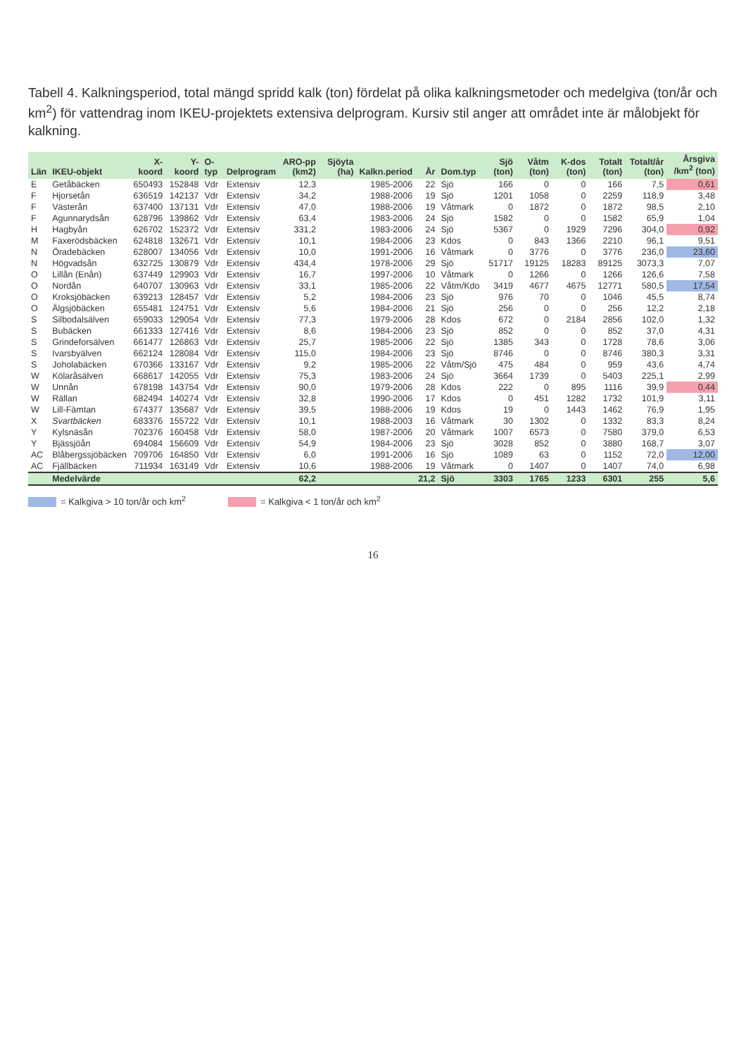Tabell 4. Kalkningsperiod, total mängd spridd kalk (ton) fördelat på olika kalkningsmetoder och medelgiva (ton/år och km<sup>2</sup>) för vattendrag inom IKEU-projektets extensiva delprogram. Kursiv stil anger att området inte är målobjekt för kalkning.
| Län | IKEU-objekt | X-koord | Y-koord | O-typ | Delprogram | ARO-pp (km2) | Sjöyta (ha) | Kalkn.period | År | Dom.typ | Sjö (ton) | Våtm (ton) | K-dos (ton) | Totalt (ton) | Totalt/år (ton) | Årsgiva /km<sup>2</sup> (ton) |
| --- | --- | --- | --- | --- | --- | --- | --- | --- | --- | --- | --- | --- | --- | --- | --- | --- |
| E | Getåbäcken | 650493 | 152848 | Vdr | Extensiv | 12,3 | | 1985-2006 | 22 | Sjö | 166 | 0 | 0 | 166 | 7,5 | 0,61 |
| F | Hjorsetån | 636519 | 142137 | Vdr | Extensiv | 34,2 | | 1988-2006 | 19 | Sjö | 1201 | 1058 | 0 | 2259 | 118,9 | 3,48 |
| F | Västerån | 637400 | 137131 | Vdr | Extensiv | 47,0 | | 1988-2006 | 19 | Våtmark | 0 | 1872 | 0 | 1872 | 98,5 | 2,10 |
| F | Agunnarydsån | 628796 | 139862 | Vdr | Extensiv | 63,4 | | 1983-2006 | 24 | Sjö | 1582 | 0 | 0 | 1582 | 65,9 | 1,04 |
| H | Hagbyån | 626702 | 152372 | Vdr | Extensiv | 331,2 | | 1983-2006 | 24 | Sjö | 5367 | 0 | 1929 | 7296 | 304,0 | 0,92 |
| M | Faxerödsbäcken | 624818 | 132671 | Vdr | Extensiv | 10,1 | | 1984-2006 | 23 | Kdos | 0 | 843 | 1366 | 2210 | 96,1 | 9,51 |
| N | Öradebäcken | 628007 | 134056 | Vdr | Extensiv | 10,0 | | 1991-2006 | 16 | Våtmark | 0 | 3776 | 0 | 3776 | 236,0 | 23,60 |
| N | Högvadsån | 632725 | 130879 | Vdr | Extensiv | 434,4 | | 1978-2006 | 29 | Sjö | 51717 | 19125 | 18283 | 89125 | 3073,3 | 7,07 |
| O | Lillån (Enån) | 637449 | 129903 | Vdr | Extensiv | 16,7 | | 1997-2006 | 10 | Våtmark | 0 | 1266 | 0 | 1266 | 126,6 | 7,58 |
| O | Nordån | 640707 | 130963 | Vdr | Extensiv | 33,1 | | 1985-2006 | 22 | Våtm/Kdo | 3419 | 4677 | 4675 | 12771 | 580,5 | 17,54 |
| O | Kroksjöbäcken | 639213 | 128457 | Vdr | Extensiv | 5,2 | | 1984-2006 | 23 | Sjö | 976 | 70 | 0 | 1046 | 45,5 | 8,74 |
| O | Älgsjöbäcken | 655481 | 124751 | Vdr | Extensiv | 5,6 | | 1984-2006 | 21 | Sjö | 256 | 0 | 0 | 256 | 12,2 | 2,18 |
| S | Silbodalsälven | 659033 | 129054 | Vdr | Extensiv | 77,3 | | 1979-2006 | 28 | Kdos | 672 | 0 | 2184 | 2856 | 102,0 | 1,32 |
| S | Bubäcken | 661333 | 127416 | Vdr | Extensiv | 8,6 | | 1984-2006 | 23 | Sjö | 852 | 0 | 0 | 852 | 37,0 | 4,31 |
| S | Grindeforsälven | 661477 | 126863 | Vdr | Extensiv | 25,7 | | 1985-2006 | 22 | Sjö | 1385 | 343 | 0 | 1728 | 78,6 | 3,06 |
| S | Ivarsbyälven | 662124 | 128084 | Vdr | Extensiv | 115,0 | | 1984-2006 | 23 | Sjö | 8746 | 0 | 0 | 8746 | 380,3 | 3,31 |
| S | Joholabäcken | 670366 | 133167 | Vdr | Extensiv | 9,2 | | 1985-2006 | 22 | Våtm/Sjö | 475 | 484 | 0 | 959 | 43,6 | 4,74 |
| W | Kölaråsälven | 668617 | 142055 | Vdr | Extensiv | 75,3 | | 1983-2006 | 24 | Sjö | 3664 | 1739 | 0 | 5403 | 225,1 | 2,99 |
| W | Unnån | 678198 | 143754 | Vdr | Extensiv | 90,0 | | 1979-2006 | 28 | Kdos | 222 | 0 | 895 | 1116 | 39,9 | 0,44 |
| W | Rällan | 682494 | 140274 | Vdr | Extensiv | 32,8 | | 1990-2006 | 17 | Kdos | 0 | 451 | 1282 | 1732 | 101,9 | 3,11 |
| W | Lill-Fämtan | 674377 | 135687 | Vdr | Extensiv | 39,5 | | 1988-2006 | 19 | Kdos | 19 | 0 | 1443 | 1462 | 76,9 | 1,95 |
| X | Svartbäcken | 683376 | 155722 | Vdr | Extensiv | 10,1 | | 1988-2003 | 16 | Våtmark | 30 | 1302 | 0 | 1332 | 83,3 | 8,24 |
| Y | Kylsnäsån | 702376 | 160458 | Vdr | Extensiv | 58,0 | | 1987-2006 | 20 | Våtmark | 1007 | 6573 | 0 | 7580 | 379,0 | 6,53 |
| Y | Bjässjöån | 694084 | 156609 | Vdr | Extensiv | 54,9 | | 1984-2006 | 23 | Sjö | 3028 | 852 | 0 | 3880 | 168,7 | 3,07 |
| AC | Blåbergssjöbäcken | 709706 | 164850 | Vdr | Extensiv | 6,0 | | 1991-2006 | 16 | Sjö | 1089 | 63 | 0 | 1152 | 72,0 | 12,00 |
| AC | Fjällbäcken | 711934 | 163149 | Vdr | Extensiv | 10,6 | | 1988-2006 | 19 | Våtmark | 0 | 1407 | 0 | 1407 | 74,0 | 6,98 |
| | Medelvärde | | | | | 62,2 | | | 21,2 | Sjö | 3303 | 1765 | 1233 | 6301 | 255 | 5,6 |
= Kalkgiva > 10 ton/år och km<sup>2</sup> = Kalkgiva < 1 ton/år och km<sup>2</sup>
16